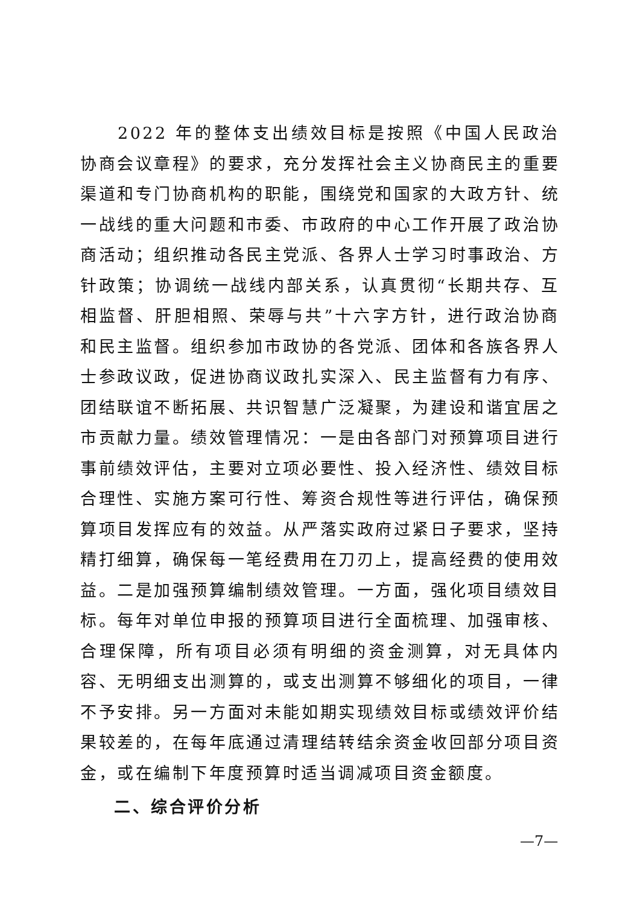2022 年的整体支出绩效目标是按照《中国人民政治协商会议章程》的要求，充分发挥社会主义协商民主的重要渠道和专门协商机构的职能，围绕党和国家的大政方针、统一战线的重大问题和市委、市政府的中心工作开展了政治协商活动；组织推动各民主党派、各界人士学习时事政治、方针政策；协调统一战线内部关系，认真贯彻“长期共存、互相监督、肝胆相照、荣辱与共”十六字方针，进行政治协商和民主监督。组织参加市政协的各党派、团体和各族各界人士参政议政，促进协商议政扎实深入、民主监督有力有序、团结联谊不断拓展、共识智慧广泛凝聚，为建设和谐宜居之市贡献力量。绩效管理情况：一是由各部门对预算项目进行事前绩效评估，主要对立项必要性、投入经济性、绩效目标合理性、实施方案可行性、筹资合规性等进行评估，确保预算项目发挥应有的效益。从严落实政府过紧日子要求，坚持精打细算，确保每一笔经费用在刀刃上，提高经费的使用效益。二是加强预算编制绩效管理。一方面，强化项目绩效目标。每年对单位申报的预算项目进行全面梳理、加强审核、合理保障，所有项目必须有明细的资金测算，对无具体内容、无明细支出测算的，或支出测算不够细化的项目，一律不予安排。另一方面对未能如期实现绩效目标或绩效评价结果较差的，在每年底通过清理结转结余资金收回部分项目资金，或在编制下年度预算时适当调减项目资金额度。
二、综合评价分析
—7—